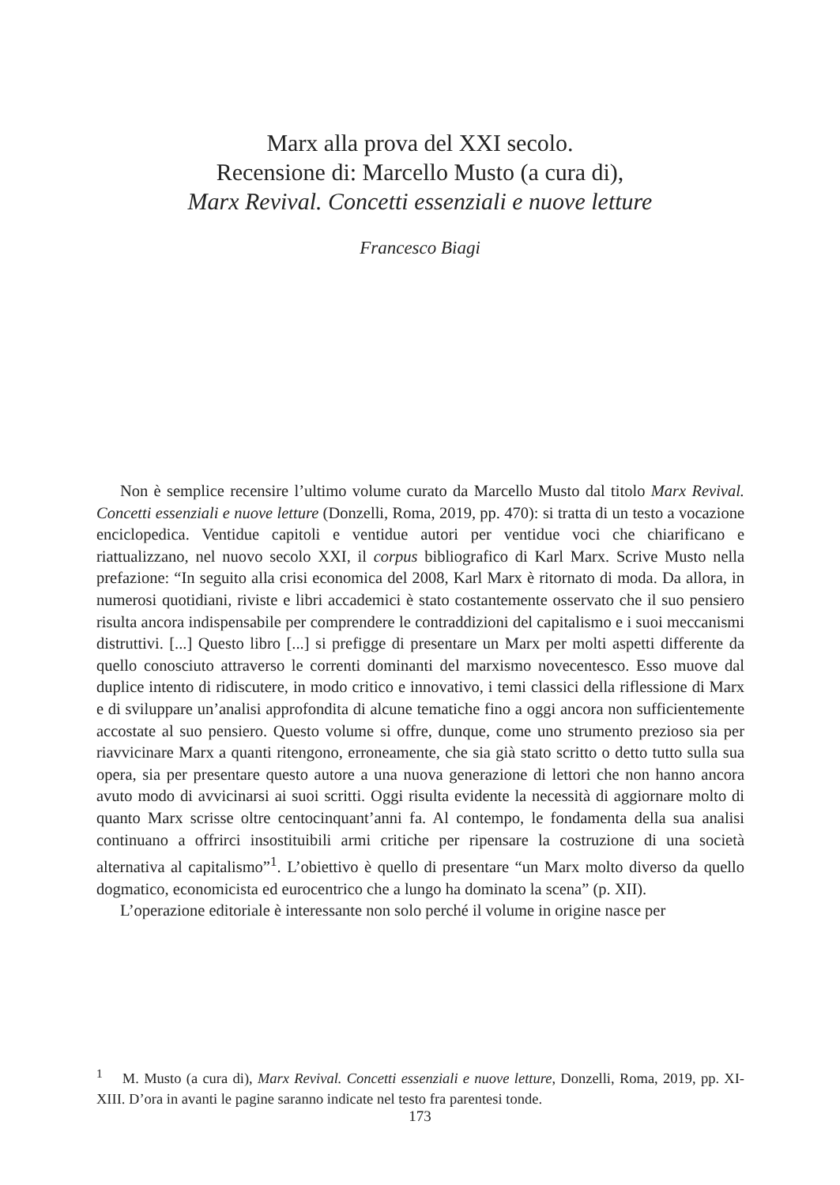Marx alla prova del XXI secolo.
Recensione di: Marcello Musto (a cura di),
Marx Revival. Concetti essenziali e nuove letture
Francesco Biagi
Non è semplice recensire l’ultimo volume curato da Marcello Musto dal titolo Marx Revival. Concetti essenziali e nuove letture (Donzelli, Roma, 2019, pp. 470): si tratta di un testo a vocazione enciclopedica. Ventidue capitoli e ventidue autori per ventidue voci che chiarificano e riattualizzano, nel nuovo secolo XXI, il corpus bibliografico di Karl Marx. Scrive Musto nella prefazione: “In seguito alla crisi economica del 2008, Karl Marx è ritornato di moda. Da allora, in numerosi quotidiani, riviste e libri accademici è stato costantemente osservato che il suo pensiero risulta ancora indispensabile per comprendere le contraddizioni del capitalismo e i suoi meccanismi distruttivi. [...] Questo libro [...] si prefigge di presentare un Marx per molti aspetti differente da quello conosciuto attraverso le correnti dominanti del marxismo novecentesco. Esso muove dal duplice intento di ridiscutere, in modo critico e innovativo, i temi classici della riflessione di Marx e di sviluppare un’analisi approfondita di alcune tematiche fino a oggi ancora non sufficientemente accostate al suo pensiero. Questo volume si offre, dunque, come uno strumento prezioso sia per riavvicinare Marx a quanti ritengono, erroneamente, che sia già stato scritto o detto tutto sulla sua opera, sia per presentare questo autore a una nuova generazione di lettori che non hanno ancora avuto modo di avvicinarsi ai suoi scritti. Oggi risulta evidente la necessità di aggiornare molto di quanto Marx scrisse oltre centocinquant’anni fa. Al contempo, le fondamenta della sua analisi continuano a offrirci insostituibili armi critiche per ripensare la costruzione di una società alternativa al capitalismo”<sup>1</sup>. L’obiettivo è quello di presentare “un Marx molto diverso da quello dogmatico, economicista ed eurocentrico che a lungo ha dominato la scena” (p. XII).
L’operazione editoriale è interessante non solo perché il volume in origine nasce per
<sup>1</sup> M. Musto (a cura di), Marx Revival. Concetti essenziali e nuove letture, Donzelli, Roma, 2019, pp. XI-XIII. D’ora in avanti le pagine saranno indicate nel testo fra parentesi tonde.
173